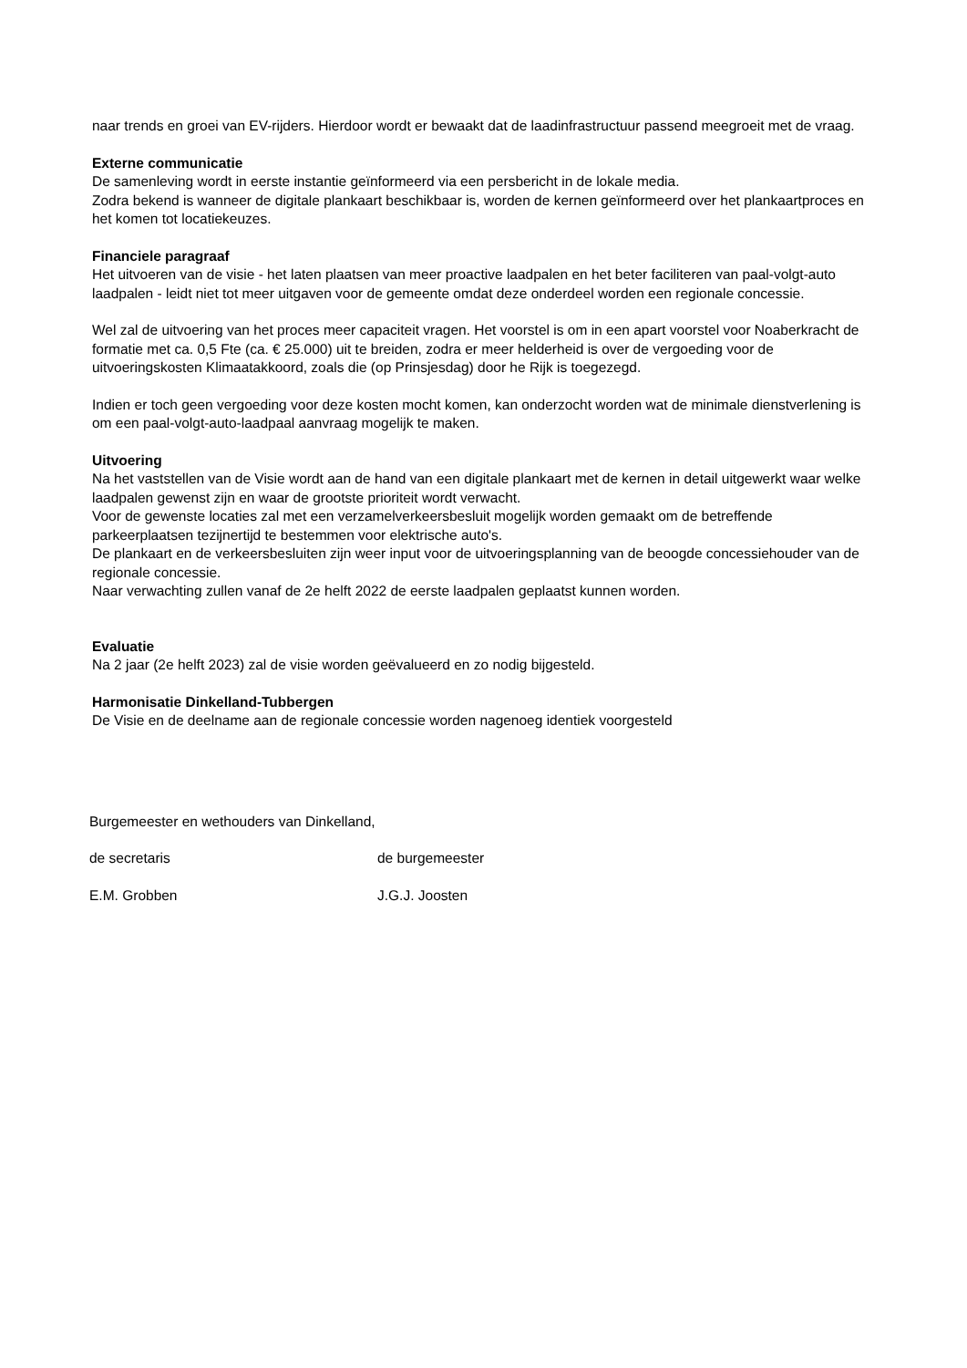naar trends en groei van EV-rijders. Hierdoor wordt er bewaakt dat de laadinfrastructuur passend meegroeit met de vraag.
Externe communicatie
De samenleving wordt in eerste instantie geïnformeerd via een persbericht in de lokale media.
Zodra bekend is wanneer de digitale plankaart beschikbaar is, worden de kernen geïnformeerd over het plankaartproces en het komen tot locatiekeuzes.
Financiele paragraaf
Het uitvoeren van de visie - het laten plaatsen van meer proactive laadpalen en het beter faciliteren van paal-volgt-auto laadpalen - leidt niet tot meer uitgaven voor de gemeente omdat deze onderdeel worden een regionale concessie.
Wel zal de uitvoering van het proces meer capaciteit vragen. Het voorstel is om in een apart voorstel voor Noaberkracht de formatie met ca. 0,5 Fte (ca. € 25.000) uit te breiden, zodra er meer helderheid is over de vergoeding voor de uitvoeringskosten Klimaatakkoord, zoals die (op Prinsjesdag) door he Rijk is toegezegd.
Indien er toch geen vergoeding voor deze kosten mocht komen, kan onderzocht worden wat de minimale dienstverlening is om een paal-volgt-auto-laadpaal aanvraag mogelijk te maken.
Uitvoering
Na het vaststellen van de Visie wordt aan de hand van een digitale plankaart met de kernen in detail uitgewerkt waar welke laadpalen gewenst zijn en waar de grootste prioriteit wordt verwacht.
Voor de gewenste locaties zal met een verzamelverkeersbesluit mogelijk worden gemaakt om de betreffende parkeerplaatsen tezijnertijd te bestemmen voor elektrische auto's.
De plankaart en de verkeersbesluiten zijn weer input voor de uitvoeringsplanning van de beoogde concessiehouder van de regionale concessie.
Naar verwachting zullen vanaf de 2e helft 2022 de eerste laadpalen geplaatst kunnen worden.
Evaluatie
Na 2 jaar (2e helft 2023) zal de visie worden geëvalueerd en zo nodig bijgesteld.
Harmonisatie Dinkelland-Tubbergen
De Visie en de deelname aan de regionale concessie worden nagenoeg identiek voorgesteld
Burgemeester en wethouders van Dinkelland,
de secretaris de burgemeester
E.M. Grobben J.G.J. Joosten